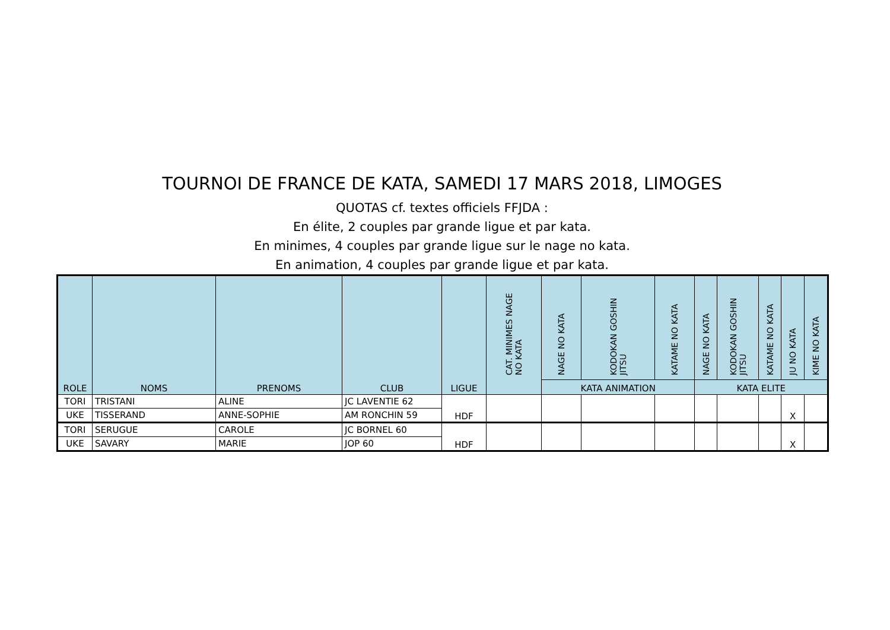TOURNOI DE FRANCE DE KATA, SAMEDI 17 MARS 2018, LIMOGES
QUOTAS cf. textes officiels FFJDA :
En élite, 2 couples par grande ligue et par kata.
En minimes, 4 couples par grande ligue sur le nage no kata.
En animation, 4 couples par grande ligue et par kata.
| ROLE | NOMS | PRENOMS | CLUB | LIGUE | CAT. MINIMES NAGE NO KATA | NAGE NO KATA | KODOKAN GOSHIN JITSU | KATAME NO KATA | NAGE NO KATA | KODOKAN GOSHIN JITSU | KATAME NO KATA | JU NO KATA | KIME NO KATA |
| --- | --- | --- | --- | --- | --- | --- | --- | --- | --- | --- | --- | --- | --- |
| | | | | | | KATA ANIMATION | | | KATA ELITE | | | | |
| TORI | TRISTANI | ALINE | JC LAVENTIE 62 | HDF | | | | | | | | X | |
| UKE | TISSERAND | ANNE-SOPHIE | AM RONCHIN 59 | | | | | | | | | | |
| TORI | SERUGUE | CAROLE | JC BORNEL 60 | HDF | | | | | | | | X | |
| UKE | SAVARY | MARIE | JOP 60 | | | | | | | | | | |